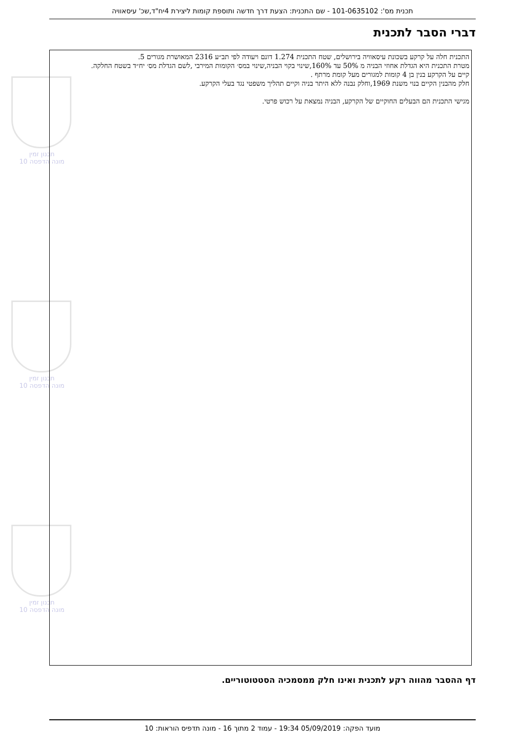תכנון זמין
מונה הדפסה 10
תכנון זמין
מונה הדפסה 10
תכנון זמין
מונה הדפסה 10
תכנית מס': 101-0635102 - שם התכנית: הצעת דרך חדשה ותוספת קומות ליצירת 4יח"ד,שכ' עיסאוויה
דברי הסבר לתכנית
התכנית חלה על קרקע בשכונת עיסאוויה בירושלים, שטח התכנית 1.274 דונם ויעודה לפי תב״ע 2316 המאושרת מגורים 5.
מטרת התכנית היא הגדלת אחוזי הבניה מ 50% עד 160%,שינוי בקוי הבניה,שינוי במס׳ הקומות המירבי ,לשם הגדלת מס׳ יח״ד בשטח החלקה.
קיים על הקרקע בנין בן 4 קומות למגורים מעל קומת מרתף .
חלק מהבנין הקיים בנוי משנת 1969,וחלק נבנה ללא היתר בניה וקיים תהליך משפטי נגד בעלי הקרקע.
מגישי התכנית הם הבעלים החוקיים של הקרקע, הבניה נמצאת על רכוש פרטי.
דף ההסבר מהווה רקע לתכנית ואינו חלק ממסמכיה הסטטוטוריים.
מועד הפקה: 05/09/2019 19:34 - עמוד 2 מתוך 16 - מונה תדפיס הוראות: 10